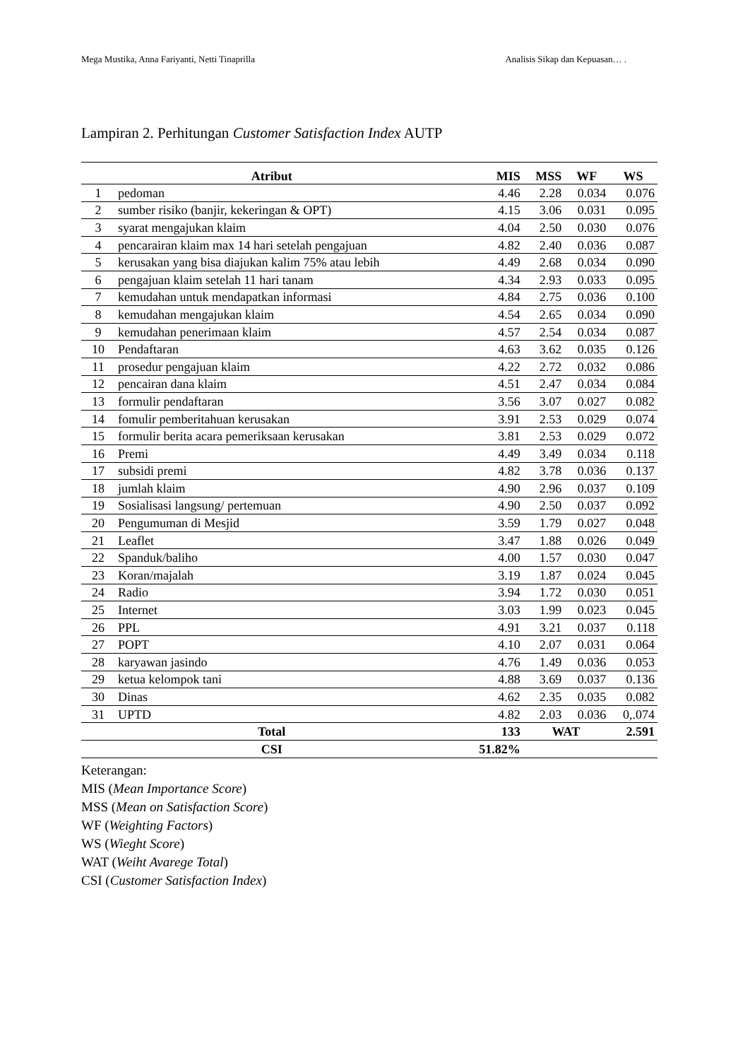Mega Mustika, Anna Fariyanti, Netti Tinaprilla Analisis Sikap dan Kepuasan… .
Lampiran 2. Perhitungan Customer Satisfaction Index AUTP
| Atribut | | MIS | MSS | WF | WS |
| --- | --- | --- | --- | --- | --- |
| 1 | pedoman | 4.46 | 2.28 | 0.034 | 0.076 |
| 2 | sumber risiko (banjir, kekeringan & OPT) | 4.15 | 3.06 | 0.031 | 0.095 |
| 3 | syarat mengajukan klaim | 4.04 | 2.50 | 0.030 | 0.076 |
| 4 | pencarairan klaim max 14 hari setelah pengajuan | 4.82 | 2.40 | 0.036 | 0.087 |
| 5 | kerusakan yang bisa diajukan kalim 75% atau lebih | 4.49 | 2.68 | 0.034 | 0.090 |
| 6 | pengajuan klaim setelah 11 hari tanam | 4.34 | 2.93 | 0.033 | 0.095 |
| 7 | kemudahan untuk mendapatkan informasi | 4.84 | 2.75 | 0.036 | 0.100 |
| 8 | kemudahan mengajukan klaim | 4.54 | 2.65 | 0.034 | 0.090 |
| 9 | kemudahan penerimaan klaim | 4.57 | 2.54 | 0.034 | 0.087 |
| 10 | Pendaftaran | 4.63 | 3.62 | 0.035 | 0.126 |
| 11 | prosedur pengajuan klaim | 4.22 | 2.72 | 0.032 | 0.086 |
| 12 | pencairan dana klaim | 4.51 | 2.47 | 0.034 | 0.084 |
| 13 | formulir pendaftaran | 3.56 | 3.07 | 0.027 | 0.082 |
| 14 | fomulir pemberitahuan kerusakan | 3.91 | 2.53 | 0.029 | 0.074 |
| 15 | formulir berita acara pemeriksaan kerusakan | 3.81 | 2.53 | 0.029 | 0.072 |
| 16 | Premi | 4.49 | 3.49 | 0.034 | 0.118 |
| 17 | subsidi premi | 4.82 | 3.78 | 0.036 | 0.137 |
| 18 | jumlah klaim | 4.90 | 2.96 | 0.037 | 0.109 |
| 19 | Sosialisasi langsung/ pertemuan | 4.90 | 2.50 | 0.037 | 0.092 |
| 20 | Pengumuman di Mesjid | 3.59 | 1.79 | 0.027 | 0.048 |
| 21 | Leaflet | 3.47 | 1.88 | 0.026 | 0.049 |
| 22 | Spanduk/baliho | 4.00 | 1.57 | 0.030 | 0.047 |
| 23 | Koran/majalah | 3.19 | 1.87 | 0.024 | 0.045 |
| 24 | Radio | 3.94 | 1.72 | 0.030 | 0.051 |
| 25 | Internet | 3.03 | 1.99 | 0.023 | 0.045 |
| 26 | PPL | 4.91 | 3.21 | 0.037 | 0.118 |
| 27 | POPT | 4.10 | 2.07 | 0.031 | 0.064 |
| 28 | karyawan jasindo | 4.76 | 1.49 | 0.036 | 0.053 |
| 29 | ketua kelompok tani | 4.88 | 3.69 | 0.037 | 0.136 |
| 30 | Dinas | 4.62 | 2.35 | 0.035 | 0.082 |
| 31 | UPTD | 4.82 | 2.03 | 0.036 | 0,.074 |
| Total | | 133 | WAT | | 2.591 |
| CSI | | 51.82% | | | |
Keterangan:
MIS (Mean Importance Score)
MSS (Mean on Satisfaction Score)
WF (Weighting Factors)
WS (Wieght Score)
WAT (Weiht Avarege Total)
CSI (Customer Satisfaction Index)